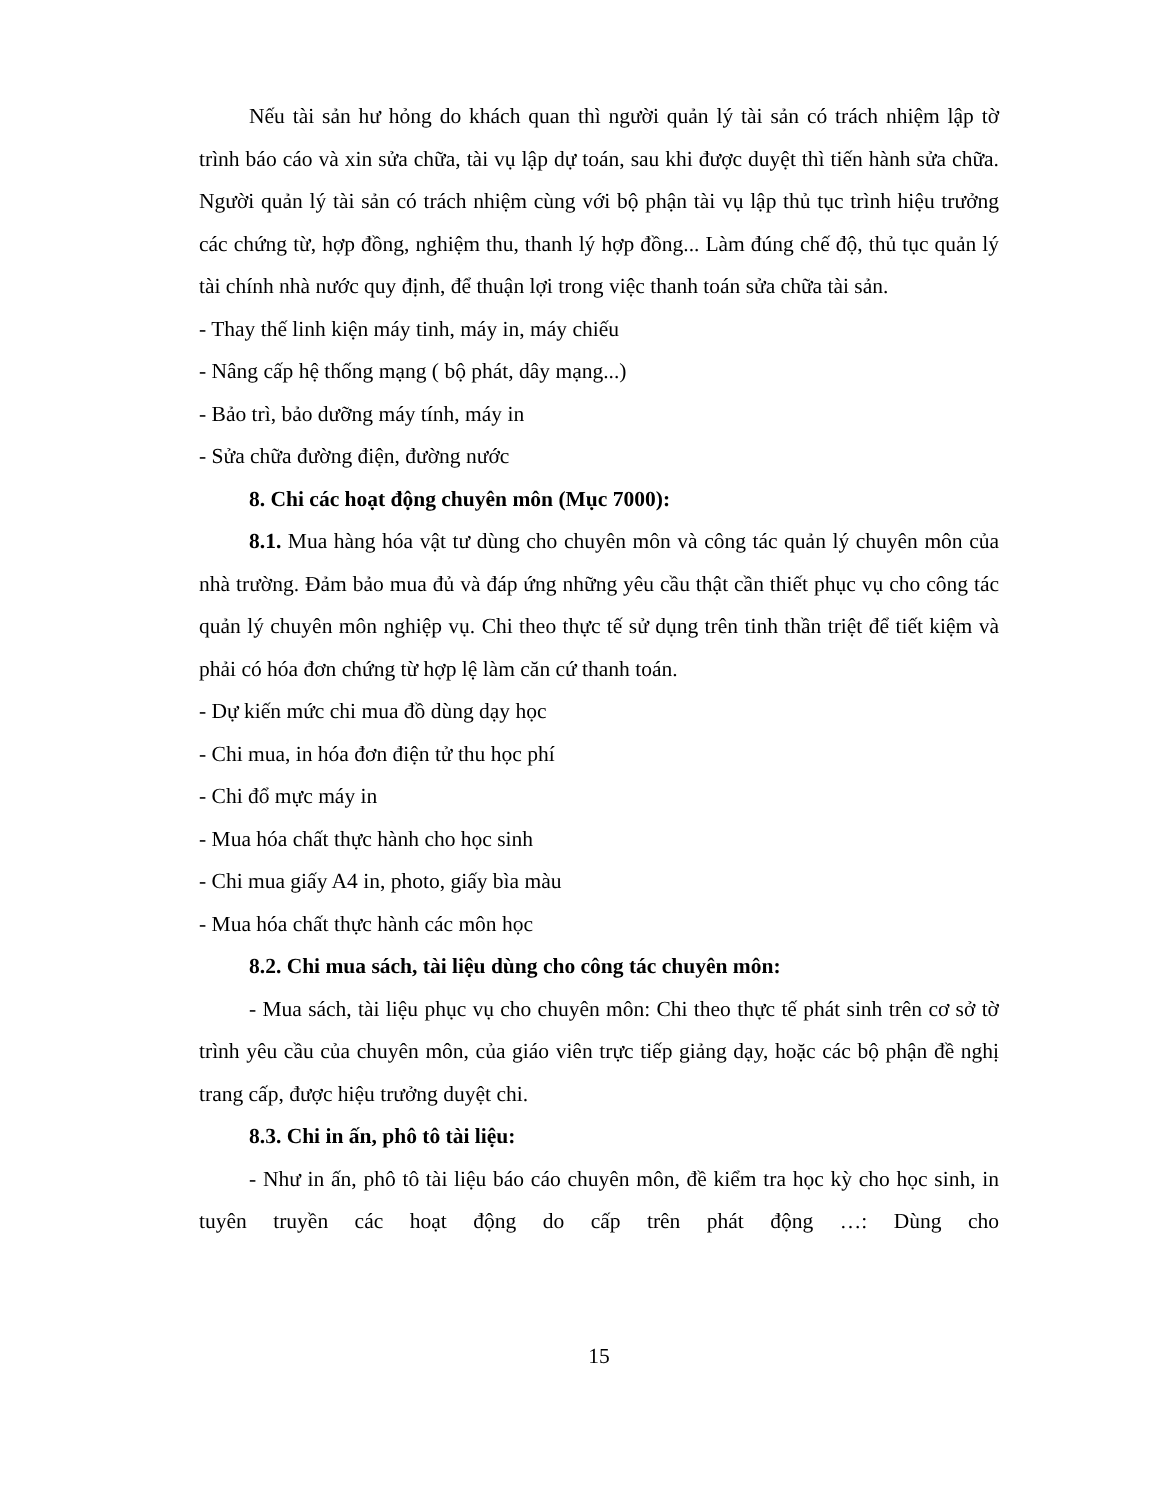Nếu tài sản hư hỏng do khách quan thì người quản lý tài sản có trách nhiệm lập tờ trình báo cáo và xin sửa chữa, tài vụ lập dự toán, sau khi được duyệt thì tiến hành sửa chữa. Người quản lý tài sản có trách nhiệm cùng với bộ phận tài vụ lập thủ tục trình hiệu trưởng các chứng từ, hợp đồng, nghiệm thu, thanh lý hợp đồng... Làm đúng chế độ, thủ tục quản lý tài chính nhà nước quy định, để thuận lợi trong việc thanh toán sửa chữa tài sản.
- Thay thế linh kiện máy tinh, máy in, máy chiếu
- Nâng cấp hệ thống mạng ( bộ phát, dây mạng...)
- Bảo trì, bảo dưỡng máy tính, máy in
- Sửa chữa đường điện, đường nước
8. Chi các hoạt động chuyên môn (Mục 7000):
8.1. Mua hàng hóa vật tư dùng cho chuyên môn và công tác quản lý chuyên môn của nhà trường. Đảm bảo mua đủ và đáp ứng những yêu cầu thật cần thiết phục vụ cho công tác quản lý chuyên môn nghiệp vụ. Chi theo thực tế sử dụng trên tinh thần triệt để tiết kiệm và phải có hóa đơn chứng từ hợp lệ làm căn cứ thanh toán.
- Dự kiến mức chi mua đồ dùng dạy học
- Chi mua, in hóa đơn điện tử thu học phí
- Chi đổ mực máy in
- Mua hóa chất thực hành cho học sinh
- Chi mua giấy A4 in, photo, giấy bìa màu
- Mua hóa chất thực hành các môn học
8.2. Chi mua sách, tài liệu dùng cho công tác chuyên môn:
- Mua sách, tài liệu phục vụ cho chuyên môn: Chi theo thực tế phát sinh trên cơ sở tờ trình yêu cầu của chuyên môn, của giáo viên trực tiếp giảng dạy, hoặc các bộ phận đề nghị trang cấp, được hiệu trưởng duyệt chi.
8.3. Chi in ấn, phô tô tài liệu:
- Như in ấn, phô tô tài liệu báo cáo chuyên môn, đề kiểm tra học kỳ cho học sinh, in tuyên truyền các hoạt động do cấp trên phát động …: Dùng cho
15